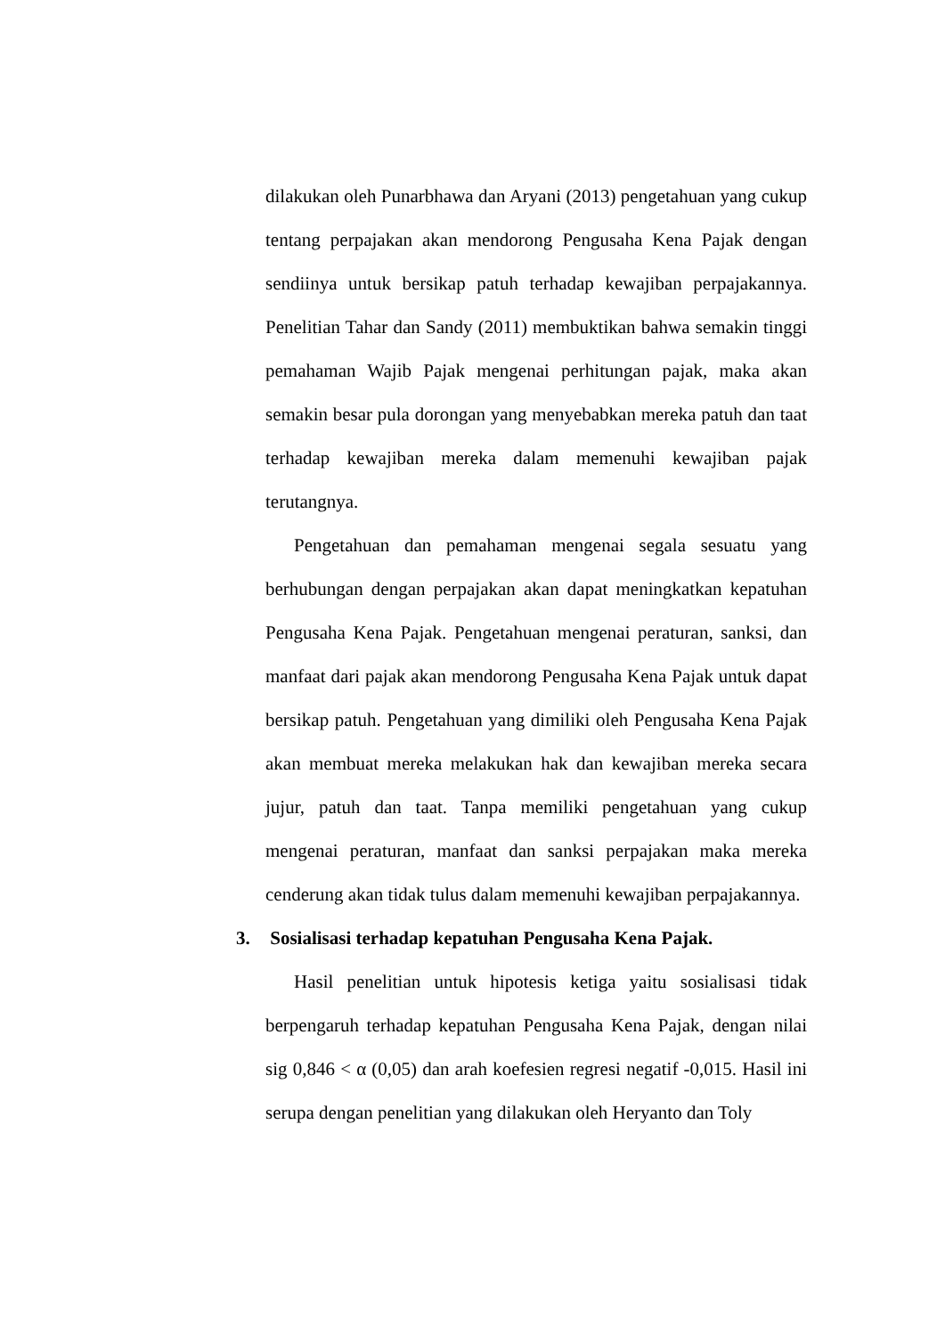dilakukan oleh Punarbhawa dan Aryani (2013) pengetahuan yang cukup tentang perpajakan akan mendorong Pengusaha Kena Pajak dengan sendiinya untuk bersikap patuh terhadap kewajiban perpajakannya. Penelitian Tahar dan Sandy (2011) membuktikan bahwa semakin tinggi pemahaman Wajib Pajak mengenai perhitungan pajak, maka akan semakin besar pula dorongan yang menyebabkan mereka patuh dan taat terhadap kewajiban mereka dalam memenuhi kewajiban pajak terutangnya.
Pengetahuan dan pemahaman mengenai segala sesuatu yang berhubungan dengan perpajakan akan dapat meningkatkan kepatuhan Pengusaha Kena Pajak. Pengetahuan mengenai peraturan, sanksi, dan manfaat dari pajak akan mendorong Pengusaha Kena Pajak untuk dapat bersikap patuh. Pengetahuan yang dimiliki oleh Pengusaha Kena Pajak akan membuat mereka melakukan hak dan kewajiban mereka secara jujur, patuh dan taat. Tanpa memiliki pengetahuan yang cukup mengenai peraturan, manfaat dan sanksi perpajakan maka mereka cenderung akan tidak tulus dalam memenuhi kewajiban perpajakannya.
3. Sosialisasi terhadap kepatuhan Pengusaha Kena Pajak.
Hasil penelitian untuk hipotesis ketiga yaitu sosialisasi tidak berpengaruh terhadap kepatuhan Pengusaha Kena Pajak, dengan nilai sig 0,846 < α (0,05) dan arah koefesien regresi negatif -0,015. Hasil ini serupa dengan penelitian yang dilakukan oleh Heryanto dan Toly